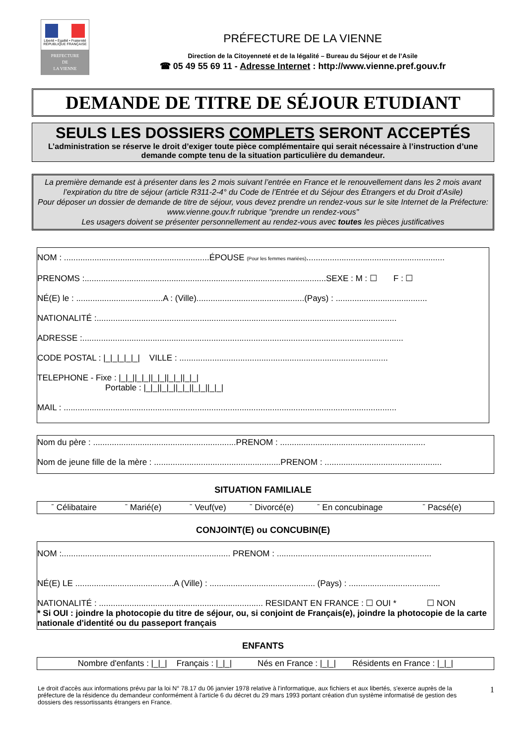Liberté • Égalité • Fraternité
RÉPUBLIQUE FRANÇAISE
PREFECTURE
DE
LA VIENNE
PRÉFECTURE DE LA VIENNE
Direction de la Citoyenneté et de la légalité – Bureau du Séjour et de l’Asile
☎ 05 49 55 69 11 - Adresse Internet : http://www.vienne.pref.gouv.fr
DEMANDE DE TITRE DE SÉJOUR ETUDIANT
SEULS LES DOSSIERS COMPLETS SERONT ACCEPTÉS
L’administration se réserve le droit d’exiger toute pièce complémentaire qui serait nécessaire à l’instruction d’une demande compte tenu de la situation particulière du demandeur.
La première demande est à présenter dans les 2 mois suivant l’entrée en France et le renouvellement dans les 2 mois avant l’expiration du titre de séjour (article R311-2-4° du Code de l’Entrée et du Séjour des Étrangers et du Droit d’Asile)
Pour déposer un dossier de demande de titre de séjour, vous devez prendre un rendez-vous sur le site Internet de la Préfecture: www.vienne.gouv.fr rubrique "prendre un rendez-vous"
Les usagers doivent se présenter personnellement au rendez-vous avec toutes les pièces justificatives
NOM : ..............................................................ÉPOUSE (Pour les femmes mariées)...........................................................
PRENOMS :.......................................................................................................SEXE : M : ☐ F : ☐
NÉ(E) le : .....................................A : (Ville)..............................................(Pays) : .......................................
NATIONALITÉ :................................................................................................................................
ADRESSE :.........................................................................................................................................
CODE POSTAL : |_|_|_|_|_| VILLE : .........................................................................................
TELEPHONE - Fixe : |_|_||_|_||_|_||_|_||_|_|
Portable : |_|_||_|_||_|_||_|_||_|_|
MAIL : ..............................................................................................................................................
Nom du père : .............................................................PRENOM : ..............................................................
Nom de jeune fille de la mère : ......................................................PRENOM : ..................................................
SITUATION FAMILIALE
ˉ Célibataire ˉ Marié(e) ˉ Veuf(ve) ˉ Divorcé(e) ˉ En concubinage ˉ Pacsé(e)
CONJOINT(E) ou CONCUBIN(E)
NOM :........................................................................ PRENOM : ..................................................................
NÉ(E) LE ..........................................A (Ville) : ............................................. (Pays) : .......................................
NATIONALITÉ : ...................................................................... RESIDANT EN FRANCE : ☐ OUI * ☐ NON
* Si OUI : joindre la photocopie du titre de séjour, ou, si conjoint de Français(e), joindre la photocopie de la carte nationale d'identité ou du passeport français
ENFANTS
Nombre d'enfants : |_|_| Français : |_|_| Nés en France : |_|_| Résidents en France : |_|_|
Le droit d'accès aux informations prévu par la loi N° 78.17 du 06 janvier 1978 relative à l'informatique, aux fichiers et aux libertés, s'exerce auprès de la préfecture de la résidence du demandeur conformément à l'article 6 du décret du 29 mars 1993 portant création d'un système informatisé de gestion des dossiers des ressortissants étrangers en France.
1